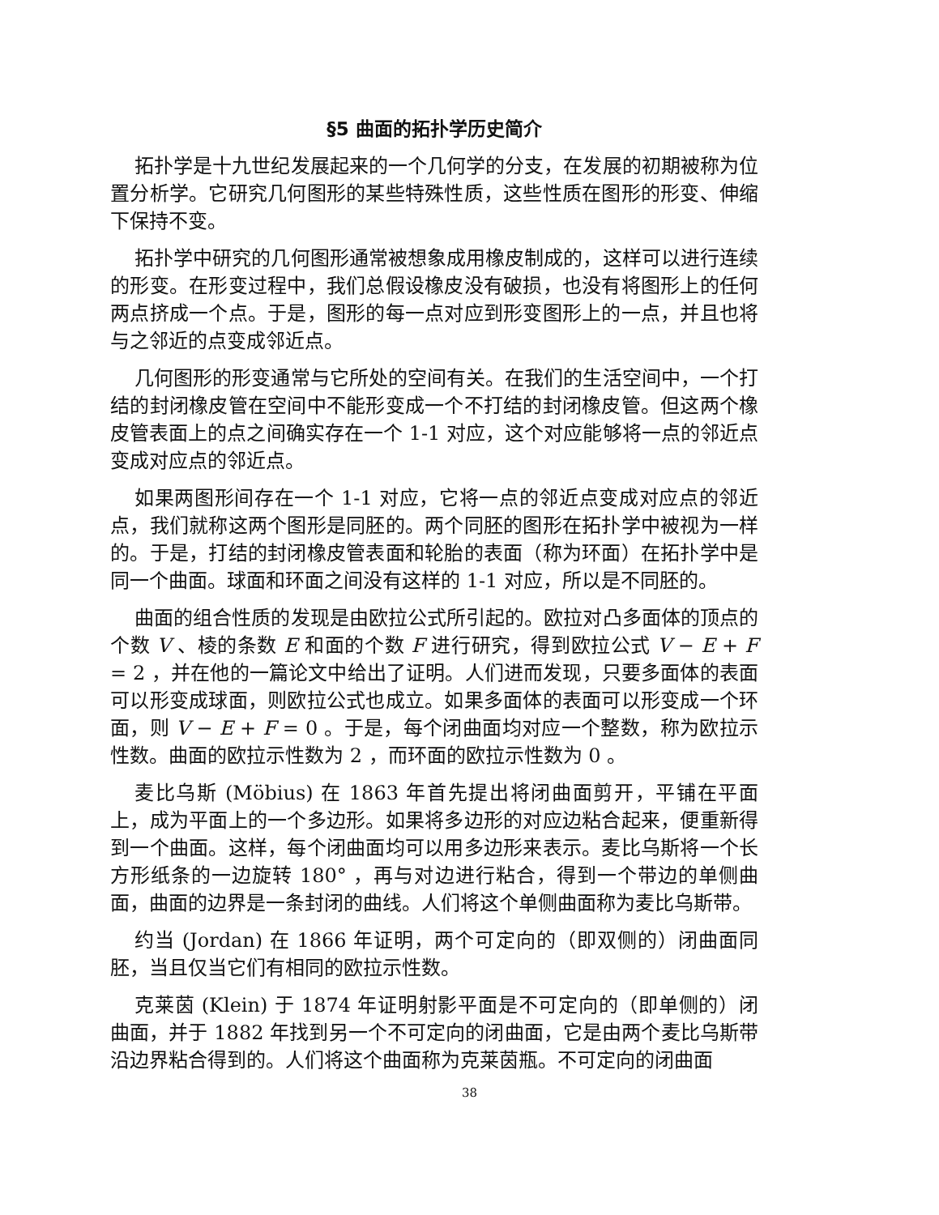§5 曲面的拓扑学历史简介
拓扑学是十九世纪发展起来的一个几何学的分支，在发展的初期被称为位置分析学。它研究几何图形的某些特殊性质，这些性质在图形的形变、伸缩下保持不变。
拓扑学中研究的几何图形通常被想象成用橡皮制成的，这样可以进行连续的形变。在形变过程中，我们总假设橡皮没有破损，也没有将图形上的任何两点挤成一个点。于是，图形的每一点对应到形变图形上的一点，并且也将与之邻近的点变成邻近点。
几何图形的形变通常与它所处的空间有关。在我们的生活空间中，一个打结的封闭橡皮管在空间中不能形变成一个不打结的封闭橡皮管。但这两个橡皮管表面上的点之间确实存在一个 1-1 对应，这个对应能够将一点的邻近点变成对应点的邻近点。
如果两图形间存在一个 1-1 对应，它将一点的邻近点变成对应点的邻近点，我们就称这两个图形是同胚的。两个同胚的图形在拓扑学中被视为一样的。于是，打结的封闭橡皮管表面和轮胎的表面（称为环面）在拓扑学中是同一个曲面。球面和环面之间没有这样的 1-1 对应，所以是不同胚的。
曲面的组合性质的发现是由欧拉公式所引起的。欧拉对凸多面体的顶点的个数 V 、棱的条数 E 和面的个数 F 进行研究，得到欧拉公式 V − E + F = 2 ，并在他的一篇论文中给出了证明。人们进而发现，只要多面体的表面可以形变成球面，则欧拉公式也成立。如果多面体的表面可以形变成一个环面，则 V − E + F = 0 。于是，每个闭曲面均对应一个整数，称为欧拉示性数。曲面的欧拉示性数为 2 ，而环面的欧拉示性数为 0 。
麦比乌斯 (Möbius) 在 1863 年首先提出将闭曲面剪开，平铺在平面上，成为平面上的一个多边形。如果将多边形的对应边粘合起来，便重新得到一个曲面。这样，每个闭曲面均可以用多边形来表示。麦比乌斯将一个长方形纸条的一边旋转 180° ，再与对边进行粘合，得到一个带边的单侧曲面，曲面的边界是一条封闭的曲线。人们将这个单侧曲面称为麦比乌斯带。
约当 (Jordan) 在 1866 年证明，两个可定向的（即双侧的）闭曲面同胚，当且仅当它们有相同的欧拉示性数。
克莱茵 (Klein) 于 1874 年证明射影平面是不可定向的（即单侧的）闭曲面，并于 1882 年找到另一个不可定向的闭曲面，它是由两个麦比乌斯带沿边界粘合得到的。人们将这个曲面称为克莱茵瓶。不可定向的闭曲面
38